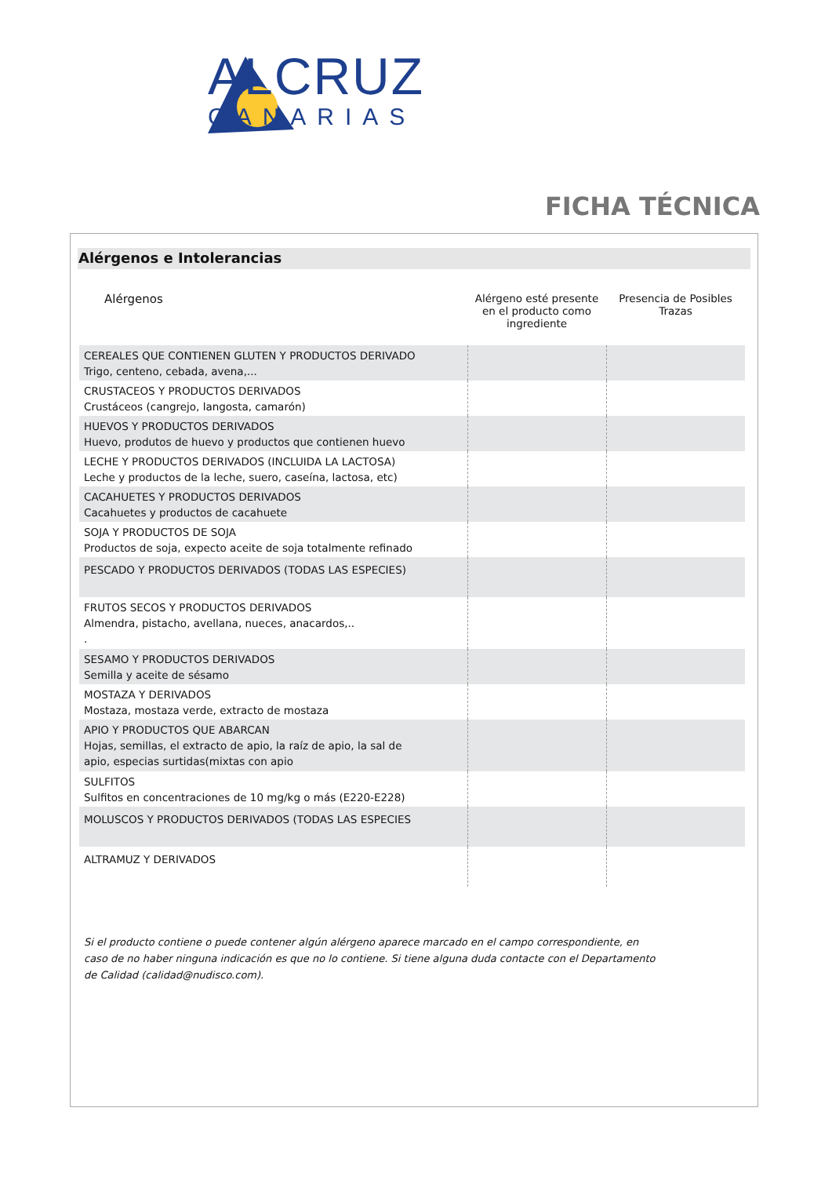ALCRUZ
CANARIAS
FICHA TÉCNICA
Alérgenos e Intolerancias
| Alérgenos | Alérgeno esté presente en el producto como ingrediente | Presencia de Posibles Trazas |
| --- | --- | --- |
| CEREALES QUE CONTIENEN GLUTEN Y PRODUCTOS DERIVADO Trigo, centeno, cebada, avena,... | | |
| CRUSTACEOS Y PRODUCTOS DERIVADOS Crustáceos (cangrejo, langosta, camarón) | | |
| HUEVOS Y PRODUCTOS DERIVADOS Huevo, produtos de huevo y productos que contienen huevo | | |
| LECHE Y PRODUCTOS DERIVADOS (INCLUIDA LA LACTOSA) Leche y productos de la leche, suero, caseína, lactosa, etc) | | |
| CACAHUETES Y PRODUCTOS DERIVADOS Cacahuetes y productos de cacahuete | | |
| SOJA Y PRODUCTOS DE SOJA Productos de soja, expecto aceite de soja totalmente refinado | | |
| PESCADO Y PRODUCTOS DERIVADOS (TODAS LAS ESPECIES) | | |
| FRUTOS SECOS Y PRODUCTOS DERIVADOS Almendra, pistacho, avellana, nueces, anacardos,.. . | | |
| SESAMO Y PRODUCTOS DERIVADOS Semilla y aceite de sésamo | | |
| MOSTAZA Y DERIVADOS Mostaza, mostaza verde, extracto de mostaza | | |
| APIO Y PRODUCTOS QUE ABARCAN Hojas, semillas, el extracto de apio, la raíz de apio, la sal de apio, especias surtidas(mixtas con apio | | |
| SULFITOS Sulfitos en concentraciones de 10 mg/kg o más (E220-E228) | | |
| MOLUSCOS Y PRODUCTOS DERIVADOS (TODAS LAS ESPECIES | | |
| ALTRAMUZ Y DERIVADOS | | |
Si el producto contiene o puede contener algún alérgeno aparece marcado en el campo correspondiente, en caso de no haber ninguna indicación es que no lo contiene. Si tiene alguna duda contacte con el Departamento de Calidad (calidad@nudisco.com).